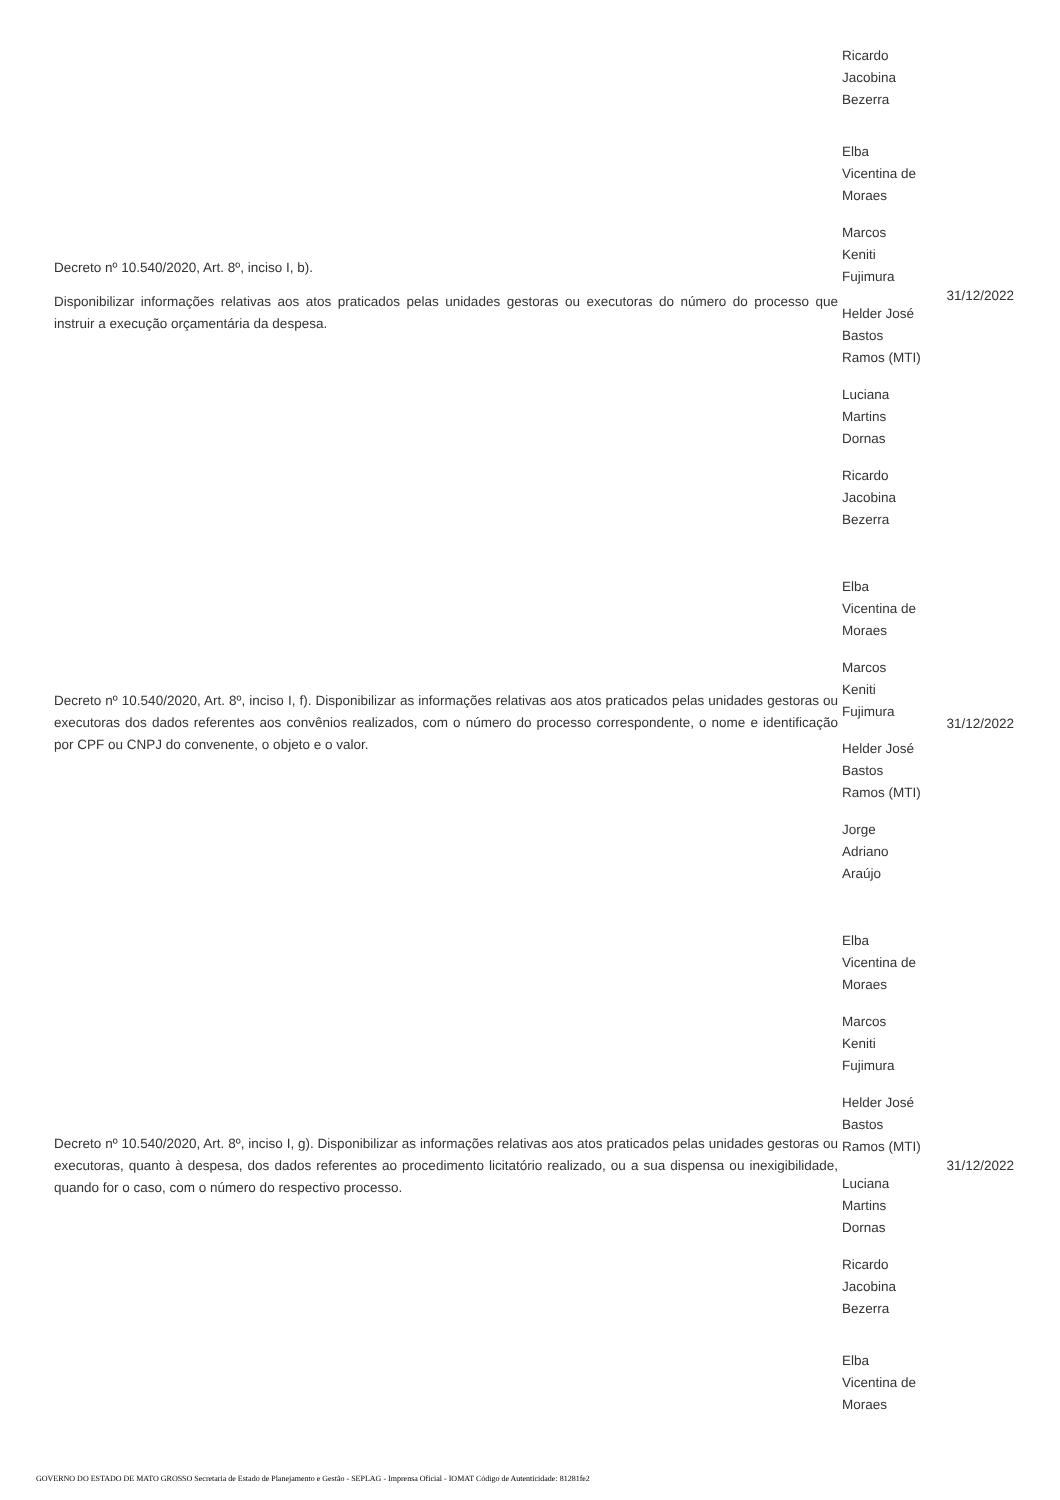| Decreto nº 10.540/2020, Art. 8º, inciso I, b). Disponibilizar informações relativas aos atos praticados pelas unidades gestoras ou executoras do número do processo que instruir a execução orçamentária da despesa. | Ricardo Jacobina Bezerra Elba Vicentina de Moraes Marcos Keniti Fujimura Helder José Bastos Ramos (MTI) Luciana Martins Dornas Ricardo Jacobina Bezerra | 31/12/2022 |
| Decreto nº 10.540/2020, Art. 8º, inciso I, f). Disponibilizar as informações relativas aos atos praticados pelas unidades gestoras ou executoras dos dados referentes aos convênios realizados, com o número do processo correspondente, o nome e identificação por CPF ou CNPJ do convenente, o objeto e o valor. | Elba Vicentina de Moraes Marcos Keniti Fujimura Helder José Bastos Ramos (MTI) Jorge Adriano Araújo | 31/12/2022 |
| Decreto nº 10.540/2020, Art. 8º, inciso I, g). Disponibilizar as informações relativas aos atos praticados pelas unidades gestoras ou executoras, quanto à despesa, dos dados referentes ao procedimento licitatório realizado, ou a sua dispensa ou inexigibilidade, quando for o caso, com o número do respectivo processo. | Elba Vicentina de Moraes Marcos Keniti Fujimura Helder José Bastos Ramos (MTI) Luciana Martins Dornas Ricardo Jacobina Bezerra Elba Vicentina de Moraes | 31/12/2022 |
GOVERNO DO ESTADO DE MATO GROSSO Secretaria de Estado de Planejamento e Gestão - SEPLAG - Imprensa Oficial - IOMAT Código de Autenticidade: 81281fe2